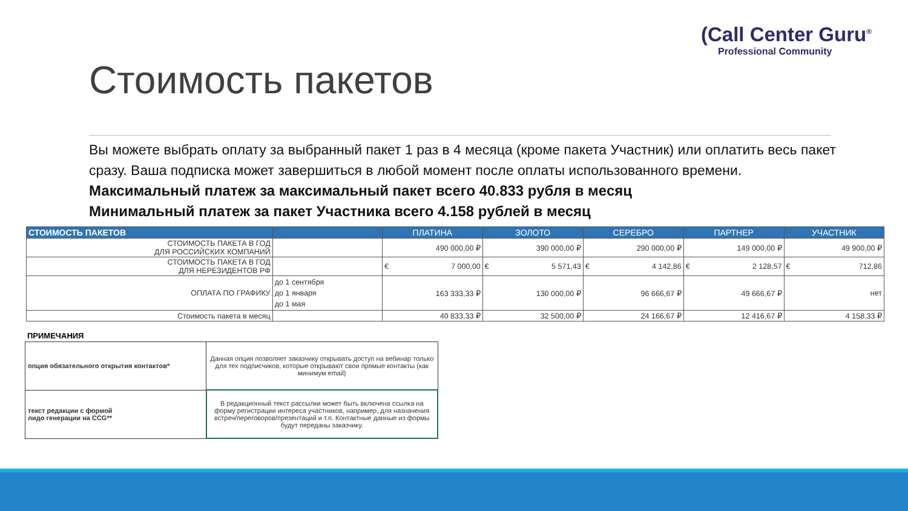(Call Center Guru<sup>®</sup>
Professional Community
Стоимость пакетов
Вы можете выбрать оплату за выбранный пакет 1 раз в 4 месяца (кроме пакета Участник) или оплатить весь пакет сразу. Ваша подписка может завершиться в любой момент после оплаты использованного времени.
Максимальный платеж за максимальный пакет всего 40.833 рубля в месяц
Минимальный платеж за пакет Участника всего 4.158 рублей в месяц
| СТОИМОСТЬ ПАКЕТОВ | | ПЛАТИНА | ЗОЛОТО | СЕРЕБРО | ПАРТНЕР | УЧАСТНИК |
| --- | --- | --- | --- | --- | --- | --- |
| СТОИМОСТЬ ПАКЕТА В ГОД ДЛЯ РОССИЙСКИХ КОМПАНИЙ | | 490 000,00 ₽ | 390 000,00 ₽ | 290 000,00 ₽ | 149 000,00 ₽ | 49 900,00 ₽ |
| СТОИМОСТЬ ПАКЕТА В ГОД ДЛЯ НЕРЕЗИДЕНТОВ РФ | | € 7 000,00 | € 5 571,43 | € 4 142,86 | € 2 128,57 | € 712,86 |
| ОПЛАТА ПО ГРАФИКУ | до 1 сентября до 1 января до 1 мая | 163 333,33 ₽ | 130 000,00 ₽ | 96 666,67 ₽ | 49 666,67 ₽ | нет |
| Стоимость пакета в месяц | | 40 833,33 ₽ | 32 500,00 ₽ | 24 166,67 ₽ | 12 416,67 ₽ | 4 158,33 ₽ |
ПРИМЕЧАНИЯ
| опция обязательного открытия контактов* | Данная опция позволяет заказчику открывать доступ на вебинар только для тех подписчиков, которые открывают свои прямые контакты (как минимум email) |
| текст редакции с формой лидо генерации на CCG** | В редакционный текст рассылки может быть включена ссылка на форму регистрации интереса участников, например, для назначения встреч/переговоров/презентаций и т.п. Контактные данные из формы будут переданы заказчику. |